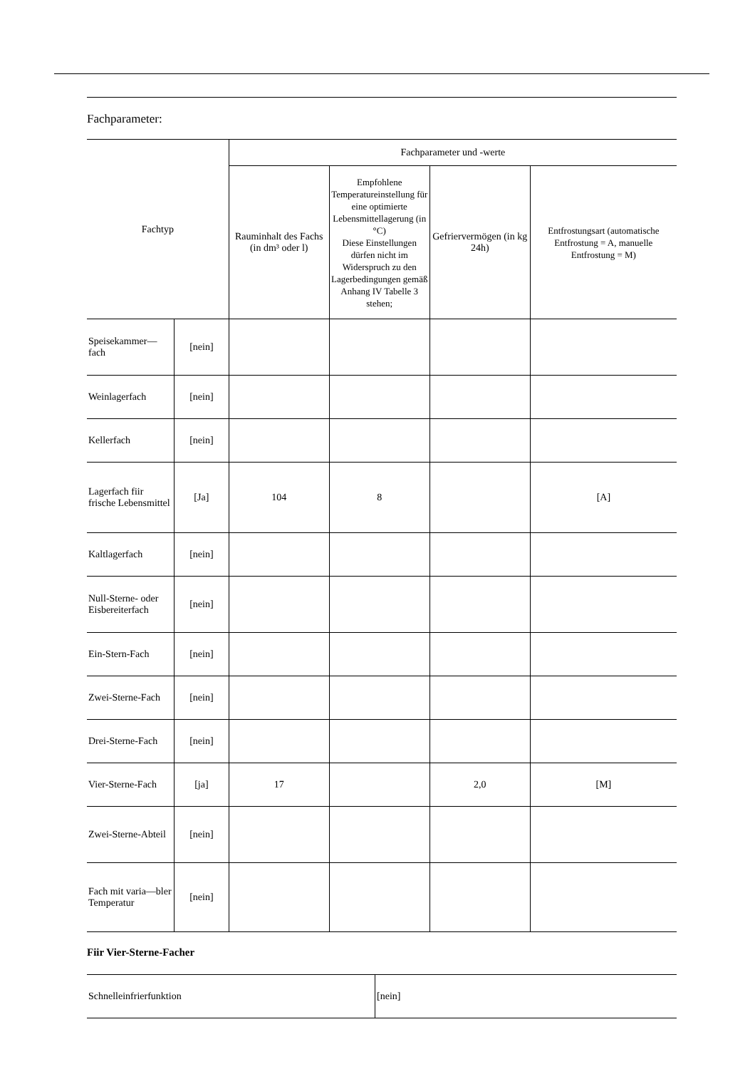Fachparameter:
| Fachtyp | | Fachparameter und -werte | | | |
| --- | --- | --- | --- | --- | --- |
| | | Rauminhalt des Fachs (in dm³ oder l) | Empfohlene Temperatureinstellung für eine optimierte Lebensmittellagerung (in °C) Diese Einstellungen dürfen nicht im Widerspruch zu den Lagerbedingungen gemäß Anhang IV Tabelle 3 stehen; | Gefriervermögen (in kg 24h) | Entfrostungsart (automatische Entfrostung = A, manuelle Entfrostung = M) |
| Speisekammer—fach | [nein] | | | | |
| Weinlagerfach | [nein] | | | | |
| Kellerfach | [nein] | | | | |
| Lagerfach fiir frische Lebensmittel | [Ja] | 104 | 8 | | [A] |
| Kaltlagerfach | [nein] | | | | |
| Null-Sterne- oder Eisbereiterfach | [nein] | | | | |
| Ein-Stern-Fach | [nein] | | | | |
| Zwei-Sterne-Fach | [nein] | | | | |
| Drei-Sterne-Fach | [nein] | | | | |
| Vier-Sterne-Fach | [ja] | 17 | | 2,0 | [M] |
| Zwei-Sterne-Abteil | [nein] | | | | |
| Fach mit varia—bler Temperatur | [nein] | | | | |
Fiir Vier-Sterne-Facher
| Schnelleinfrierfunktion | [nein] |